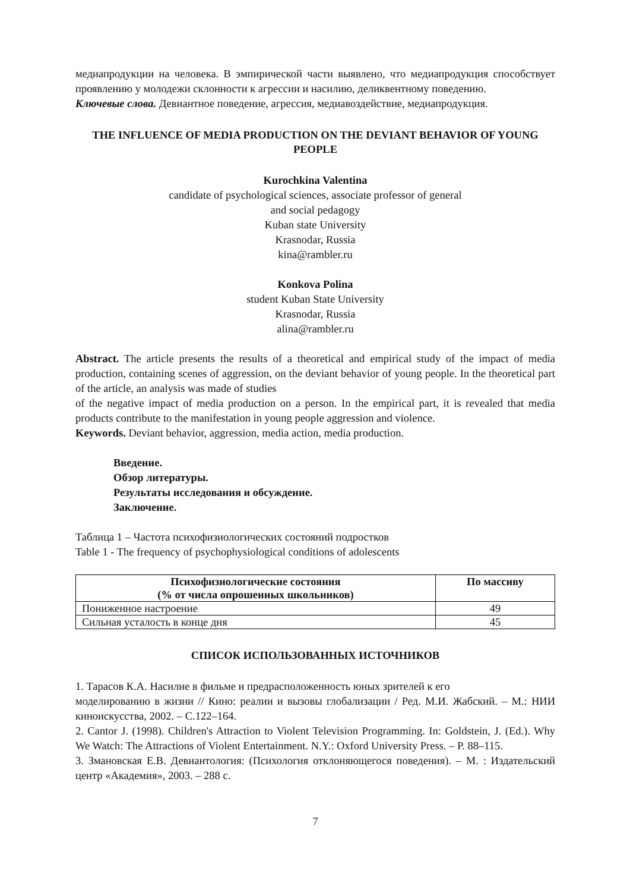медиапродукции на человека. В эмпирической части выявлено, что медиапродукция способствует проявлению у молодежи склонности к агрессии и насилию, деликвентному поведению.
Ключевые слова. Девиантное поведение, агрессия, медиавоздействие, медиапродукция.
THE INFLUENCE OF MEDIA PRODUCTION ON THE DEVIANT BEHAVIOR OF YOUNG PEOPLE
Kurochkina Valentina
candidate of psychological sciences, associate professor of general
and social pedagogy
Kuban state University
Krasnodar, Russia
kina@rambler.ru
Konkova Polina
student Kuban State University
Krasnodar, Russia
alina@rambler.ru
Abstract. The article presents the results of a theoretical and empirical study of the impact of media production, containing scenes of aggression, on the deviant behavior of young people. In the theoretical part of the article, an analysis was made of studies
of the negative impact of media production on a person. In the empirical part, it is revealed that media products contribute to the manifestation in young people aggression and violence.
Keywords. Deviant behavior, aggression, media action, media production.
Введение.
Обзор литературы.
Результаты исследования и обсуждение.
Заключение.
Таблица 1 – Частота психофизиологических состояний подростков
Table 1 - The frequency of psychophysiological conditions of adolescents
| Психофизиологические состояния (% от числа опрошенных школьников) | По массиву |
| --- | --- |
| Пониженное настроение | 49 |
| Сильная усталость в конце дня | 45 |
СПИСОК ИСПОЛЬЗОВАННЫХ ИСТОЧНИКОВ
1. Тарасов К.А. Насилие в фильме и предрасположенность юных зрителей к его
моделированию в жизни // Кино: реалии и вызовы глобализации / Ред. М.И. Жабский. – М.: НИИ киноискусства, 2002. – С.122–164.
2. Cantor J. (1998). Children's Attraction to Violent Television Programming. In: Goldstein, J. (Ed.). Why We Watch: The Attractions of Violent Entertainment. N.Y.: Oxford University Press. – P. 88–115.
3. Змановская Е.В. Девиантология: (Психология отклоняющегося поведения). – М. : Издательский центр «Академия», 2003. – 288 с.
7